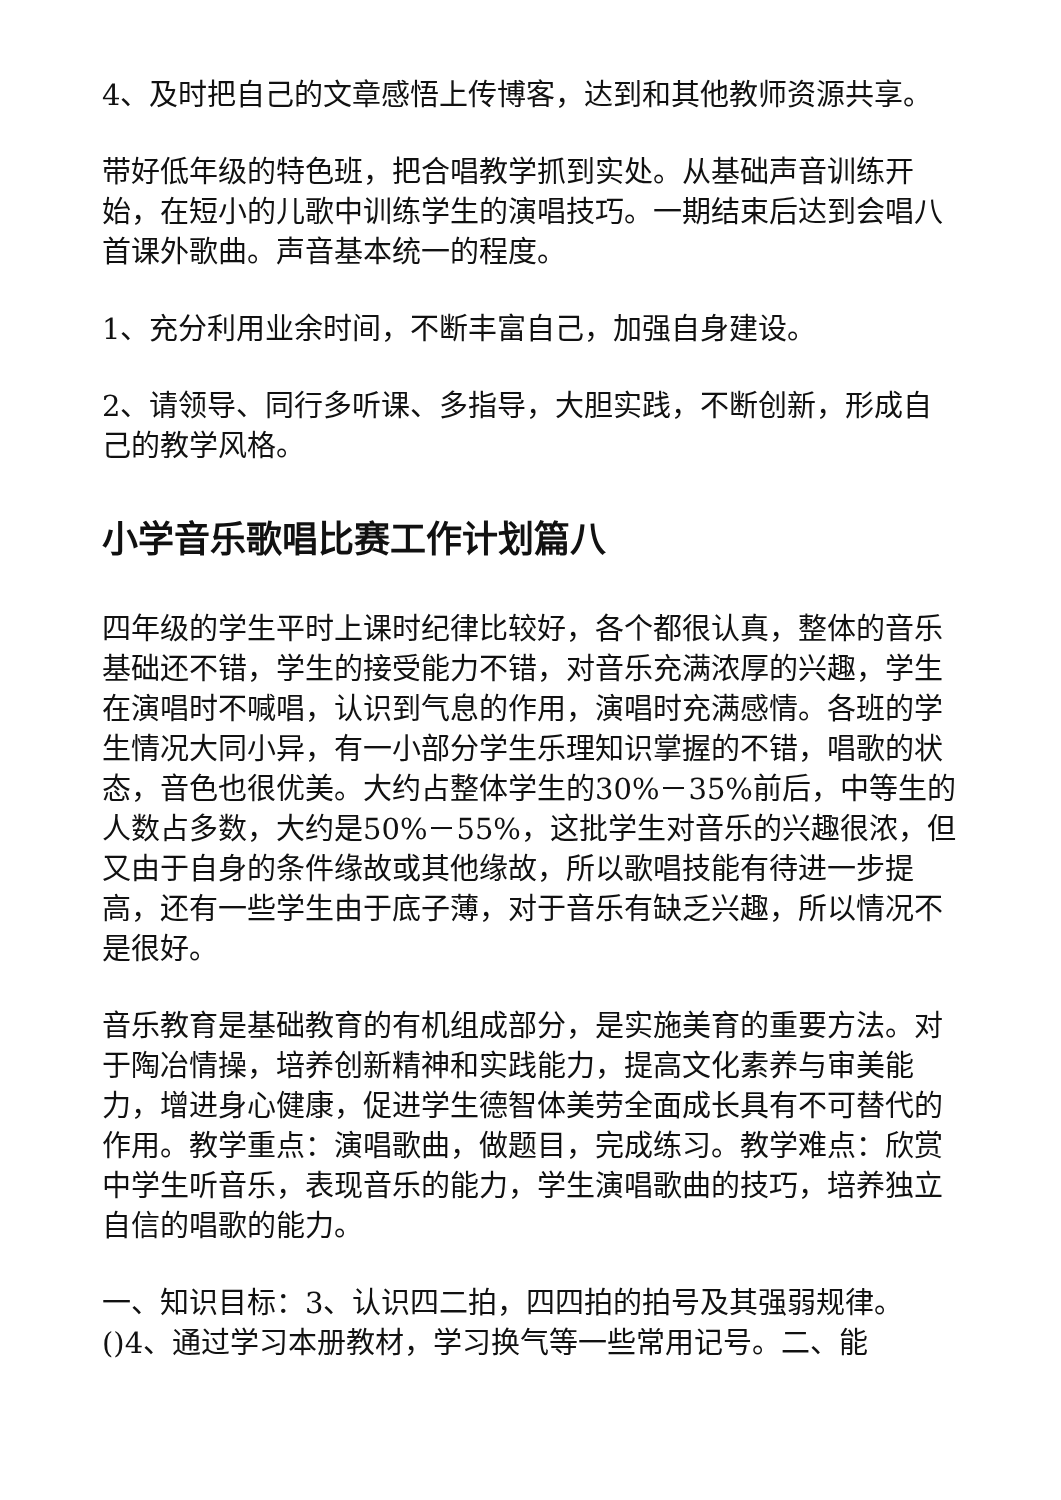4、及时把自己的文章感悟上传博客，达到和其他教师资源共享。
带好低年级的特色班，把合唱教学抓到实处。从基础声音训练开始，在短小的儿歌中训练学生的演唱技巧。一期结束后达到会唱八首课外歌曲。声音基本统一的程度。
1、充分利用业余时间，不断丰富自己，加强自身建设。
2、请领导、同行多听课、多指导，大胆实践，不断创新，形成自己的教学风格。
小学音乐歌唱比赛工作计划篇八
四年级的学生平时上课时纪律比较好，各个都很认真，整体的音乐基础还不错，学生的接受能力不错，对音乐充满浓厚的兴趣，学生在演唱时不喊唱，认识到气息的作用，演唱时充满感情。各班的学生情况大同小异，有一小部分学生乐理知识掌握的不错，唱歌的状态，音色也很优美。大约占整体学生的30%－35%前后，中等生的人数占多数，大约是50%－55%，这批学生对音乐的兴趣很浓，但又由于自身的条件缘故或其他缘故，所以歌唱技能有待进一步提高，还有一些学生由于底子薄，对于音乐有缺乏兴趣，所以情况不是很好。
音乐教育是基础教育的有机组成部分，是实施美育的重要方法。对于陶冶情操，培养创新精神和实践能力，提高文化素养与审美能力，增进身心健康，促进学生德智体美劳全面成长具有不可替代的作用。教学重点：演唱歌曲，做题目，完成练习。教学难点：欣赏中学生听音乐，表现音乐的能力，学生演唱歌曲的技巧，培养独立自信的唱歌的能力。
一、知识目标：3、认识四二拍，四四拍的拍号及其强弱规律。()4、通过学习本册教材，学习换气等一些常用记号。二、能